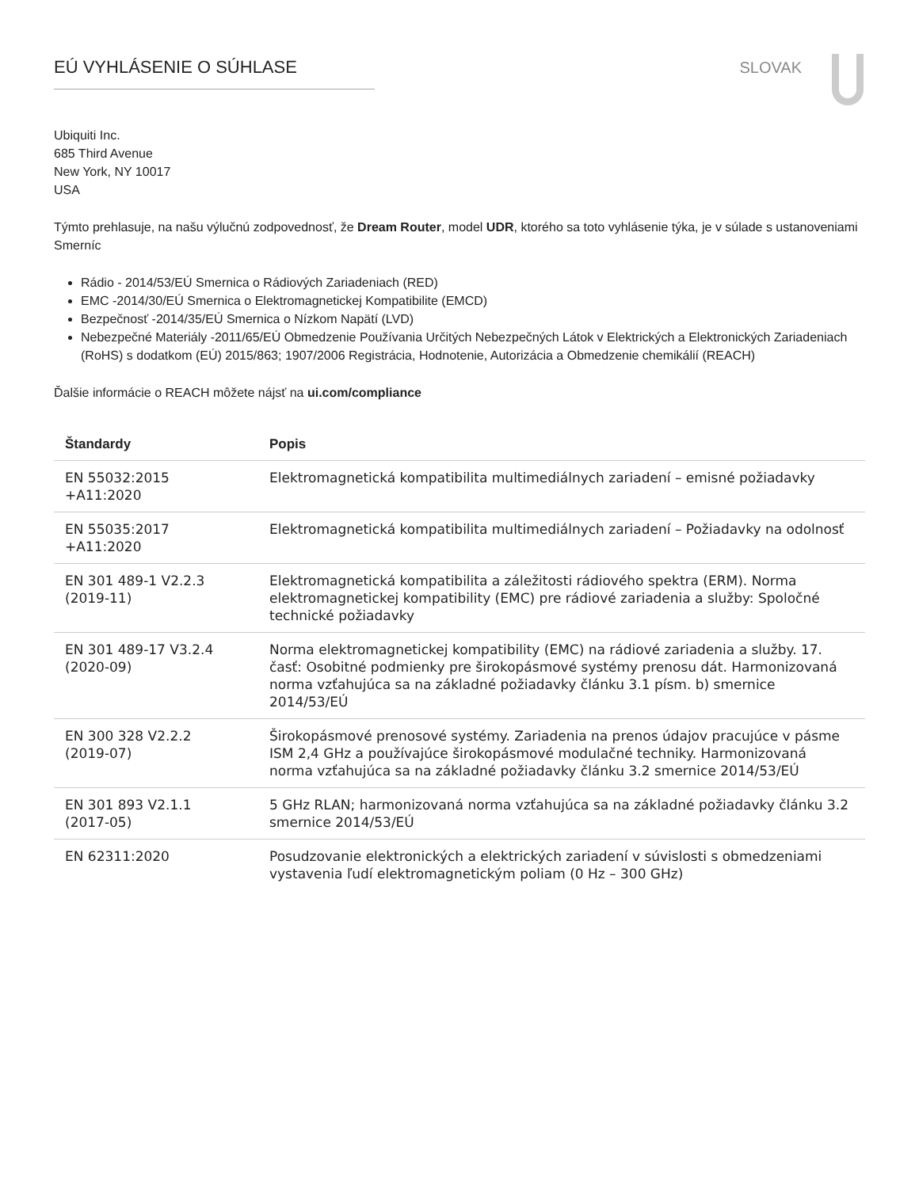EÚ VYHLÁSENIE O SÚHLASE SLOVAK
Ubiquiti Inc.
685 Third Avenue
New York, NY 10017
USA
Týmto prehlasuje, na našu výlučnú zodpovednosť, že Dream Router, model UDR, ktorého sa toto vyhlásenie týka, je v súlade s ustanoveniami Smerníc
Rádio - 2014/53/EÚ Smernica o Rádiových Zariadeniach (RED)
EMC -2014/30/EÚ Smernica o Elektromagnetickej Kompatibilite (EMCD)
Bezpečnosť -2014/35/EÚ Smernica o Nízkom Napätí (LVD)
Nebezpečné Materiály -2011/65/EÚ Obmedzenie Používania Určitých Nebezpečných Látok v Elektrických a Elektronických Zariadeniach (RoHS) s dodatkom (EÚ) 2015/863; 1907/2006 Registrácia, Hodnotenie, Autorizácia a Obmedzenie chemikálií (REACH)
Ďalšie informácie o REACH môžete nájsť na ui.com/compliance
| Štandardy | Popis |
| --- | --- |
| EN 55032:2015 +A11:2020 | Elektromagnetická kompatibilita multimediálnych zariadení – emisné požiadavky |
| EN 55035:2017 +A11:2020 | Elektromagnetická kompatibilita multimediálnych zariadení – Požiadavky na odolnosť |
| EN 301 489-1 V2.2.3 (2019-11) | Elektromagnetická kompatibilita a záležitosti rádiového spektra (ERM). Norma elektromagnetickej kompatibility (EMC) pre rádiové zariadenia a služby: Spoločné technické požiadavky |
| EN 301 489-17 V3.2.4 (2020-09) | Norma elektromagnetickej kompatibility (EMC) na rádiové zariadenia a služby. 17. časť: Osobitné podmienky pre širokopásmové systémy prenosu dát. Harmonizovaná norma vzťahujúca sa na základné požiadavky článku 3.1 písm. b) smernice 2014/53/EÚ |
| EN 300 328 V2.2.2 (2019-07) | Širokopásmové prenosové systémy. Zariadenia na prenos údajov pracujúce v pásme ISM 2,4 GHz a používajúce širokopásmové modulačné techniky. Harmonizovaná norma vzťahujúca sa na základné požiadavky článku 3.2 smernice 2014/53/EÚ |
| EN 301 893 V2.1.1 (2017-05) | 5 GHz RLAN; harmonizovaná norma vzťahujúca sa na základné požiadavky článku 3.2 smernice 2014/53/EÚ |
| EN 62311:2020 | Posudzovanie elektronických a elektrických zariadení v súvislosti s obmedzeniami vystavenia ľudí elektromagnetickým poliam (0 Hz – 300 GHz) |